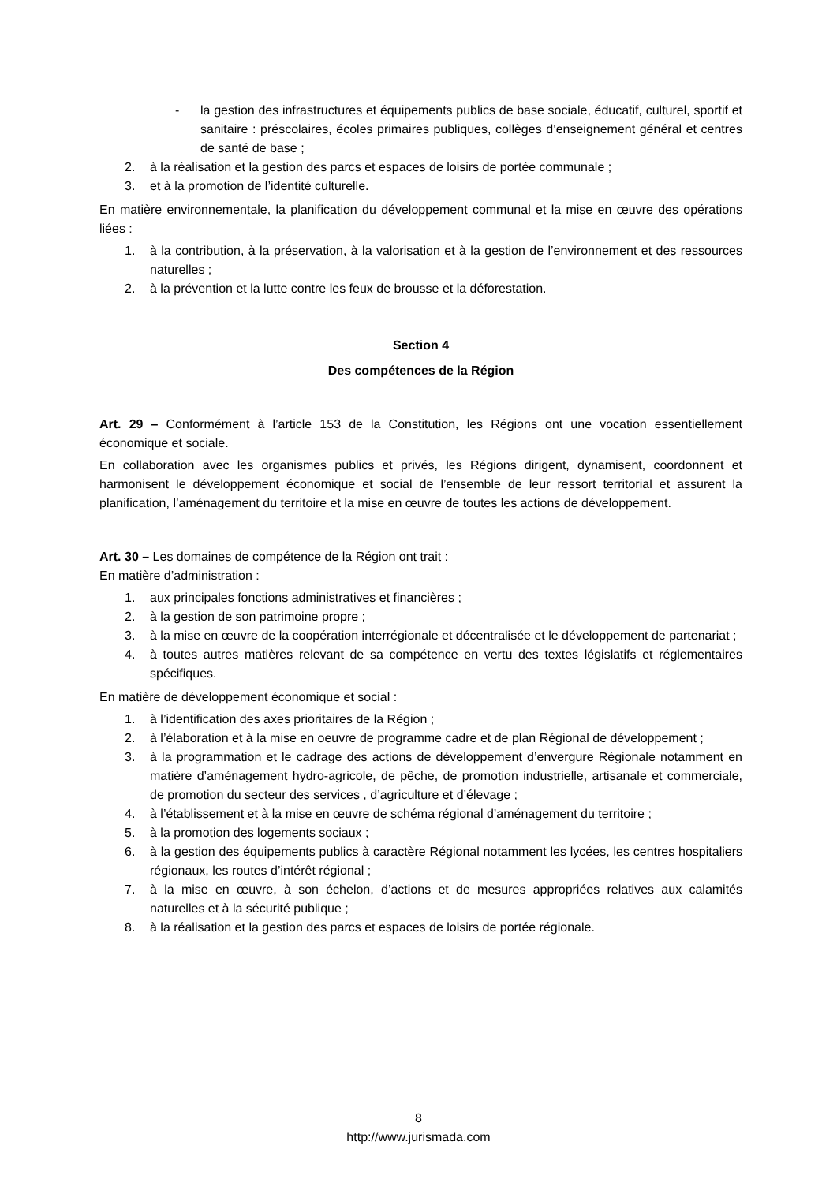- la gestion des infrastructures et équipements publics de base sociale, éducatif, culturel, sportif et sanitaire : préscolaires, écoles primaires publiques, collèges d’enseignement général et centres de santé de base ;
2. à la réalisation et la gestion des parcs et espaces de loisirs de portée communale ;
3. et à la promotion de l’identité culturelle.
En matière environnementale, la planification du développement communal et la mise en œuvre des opérations liées :
1. à la contribution, à la préservation, à la valorisation et à la gestion de l’environnement et des ressources naturelles ;
2. à la prévention et la lutte contre les feux de brousse et la déforestation.
Section 4
Des compétences de la Région
Art. 29 – Conformément à l’article 153 de la Constitution, les Régions ont une vocation essentiellement économique et sociale.
En collaboration avec les organismes publics et privés, les Régions dirigent, dynamisent, coordonnent et harmonisent le développement économique et social de l’ensemble de leur ressort territorial et assurent la planification, l’aménagement du territoire et la mise en œuvre de toutes les actions de développement.
Art. 30 – Les domaines de compétence de la Région ont trait :
En matière d’administration :
1. aux principales fonctions administratives et financières ;
2. à la gestion de son patrimoine propre ;
3. à la mise en œuvre de la coopération interrégionale et décentralisée et le développement de partenariat ;
4. à toutes autres matières relevant de sa compétence en vertu des textes législatifs et réglementaires spécifiques.
En matière de développement économique et social :
1. à l’identification des axes prioritaires de la Région ;
2. à l’élaboration et à la mise en oeuvre de programme cadre et de plan Régional de développement ;
3. à la programmation et le cadrage des actions de développement d’envergure Régionale notamment en matière d’aménagement hydro-agricole, de pêche, de promotion industrielle, artisanale et commerciale, de promotion du secteur des services , d’agriculture et d’élevage ;
4. à l’établissement et à la mise en œuvre de schéma régional d’aménagement du territoire ;
5. à la promotion des logements sociaux ;
6. à la gestion des équipements publics à caractère Régional notamment les lycées, les centres hospitaliers régionaux, les routes d’intérêt régional ;
7. à la mise en œuvre, à son échelon, d’actions et de mesures appropriées relatives aux calamités naturelles et à la sécurité publique ;
8. à la réalisation et la gestion des parcs et espaces de loisirs de portée régionale.
8
http://www.jurismada.com